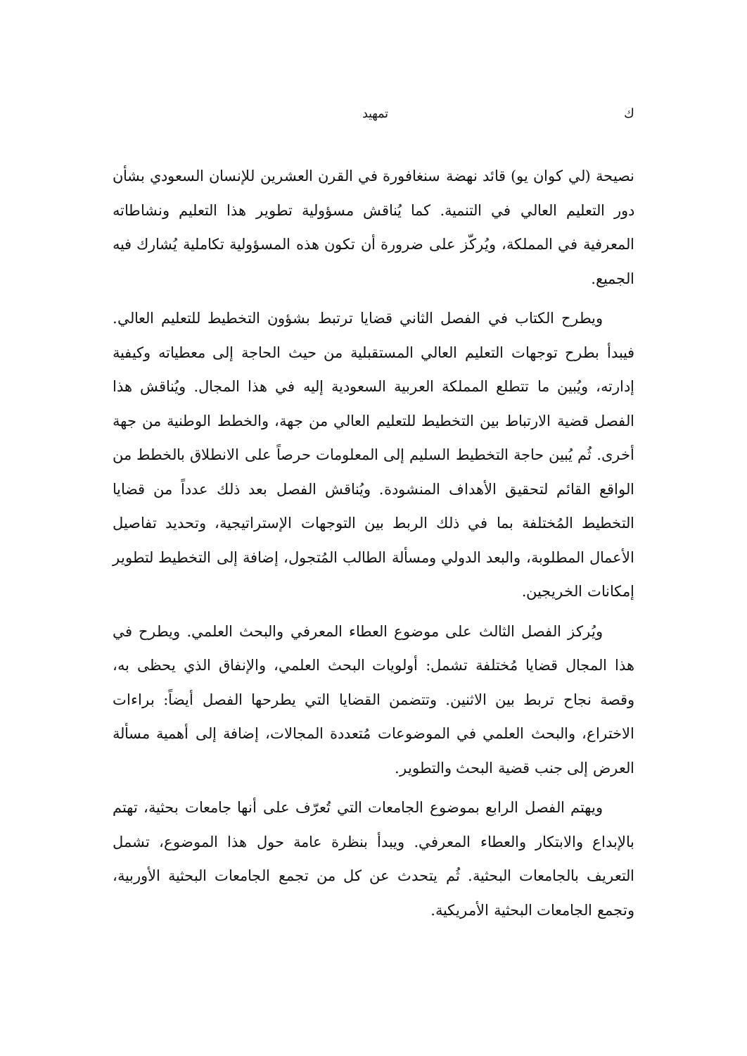ك تمهيد
نصيحة (لي كوان يو) قائد نهضة سنغافورة في القرن العشرين للإنسان السعودي بشأن دور التعليم العالي في التنمية. كما يُناقش مسؤولية تطوير هذا التعليم ونشاطاته المعرفية في المملكة، ويُركّز على ضرورة أن تكون هذه المسؤولية تكاملية يُشارك فيه الجميع.
ويطرح الكتاب في الفصل الثاني قضايا ترتبط بشؤون التخطيط للتعليم العالي. فيبدأ بطرح توجهات التعليم العالي المستقبلية من حيث الحاجة إلى معطياته وكيفية إدارته، ويُبين ما تتطلع المملكة العربية السعودية إليه في هذا المجال. ويُناقش هذا الفصل قضية الارتباط بين التخطيط للتعليم العالي من جهة، والخطط الوطنية من جهة أخرى. ثُم يُبين حاجة التخطيط السليم إلى المعلومات حرصاً على الانطلاق بالخطط من الواقع القائم لتحقيق الأهداف المنشودة. ويُناقش الفصل بعد ذلك عدداً من قضايا التخطيط المُختلفة بما في ذلك الربط بين التوجهات الإستراتيجية، وتحديد تفاصيل الأعمال المطلوبة، والبعد الدولي ومسألة الطالب المُتجول، إضافة إلى التخطيط لتطوير إمكانات الخريجين.
ويُركز الفصل الثالث على موضوع العطاء المعرفي والبحث العلمي. ويطرح في هذا المجال قضايا مُختلفة تشمل: أولويات البحث العلمي، والإنفاق الذي يحظى به، وقصة نجاح تربط بين الاثنين. وتتضمن القضايا التي يطرحها الفصل أيضاً: براءات الاختراع، والبحث العلمي في الموضوعات مُتعددة المجالات، إضافة إلى أهمية مسألة العرض إلى جنب قضية البحث والتطوير.
ويهتم الفصل الرابع بموضوع الجامعات التي تُعرّف على أنها جامعات بحثية، تهتم بالإبداع والابتكار والعطاء المعرفي. ويبدأ بنظرة عامة حول هذا الموضوع، تشمل التعريف بالجامعات البحثية. ثُم يتحدث عن كل من تجمع الجامعات البحثية الأوربية، وتجمع الجامعات البحثية الأمريكية.